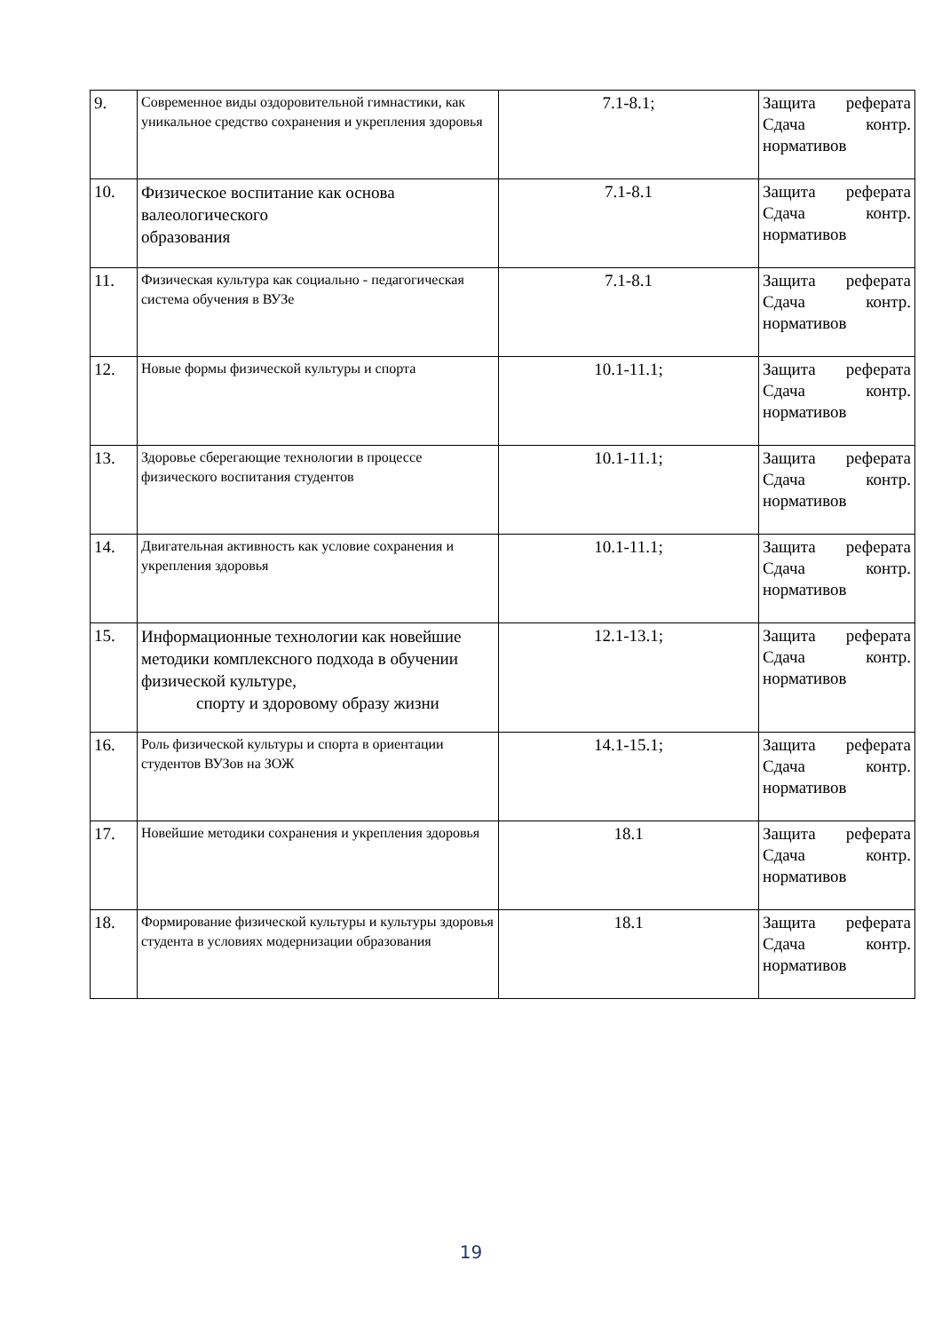| 9. | Современное виды оздоровительной гимнастики, как уникальное средство сохранения и укрепления здоровья | 7.1-8.1; | Защита реферата Сдача контр. нормативов |
| 10. | Физическое воспитание как основа валеологического образования | 7.1-8.1 | Защита реферата Сдача контр. нормативов |
| 11. | Физическая культура как социально - педагогическая система обучения в ВУЗе | 7.1-8.1 | Защита реферата Сдача контр. нормативов |
| 12. | Новые формы физической культуры и спорта | 10.1-11.1; | Защита реферата Сдача контр. нормативов |
| 13. | Здоровье сберегающие технологии в процессе физического воспитания студентов | 10.1-11.1; | Защита реферата Сдача контр. нормативов |
| 14. | Двигательная активность как условие сохранения и укрепления здоровья | 10.1-11.1; | Защита реферата Сдача контр. нормативов |
| 15. | Информационные технологии как новейшие методики комплексного подхода в обучении физической культуре, спорту и здоровому образу жизни | 12.1-13.1; | Защита реферата Сдача контр. нормативов |
| 16. | Роль физической культуры и спорта в ориентации студентов ВУЗов на ЗОЖ | 14.1-15.1; | Защита реферата Сдача контр. нормативов |
| 17. | Новейшие методики сохранения и укрепления здоровья | 18.1 | Защита реферата Сдача контр. нормативов |
| 18. | Формирование физической культуры и культуры здоровья студента в условиях модернизации образования | 18.1 | Защита реферата Сдача контр. нормативов |
19